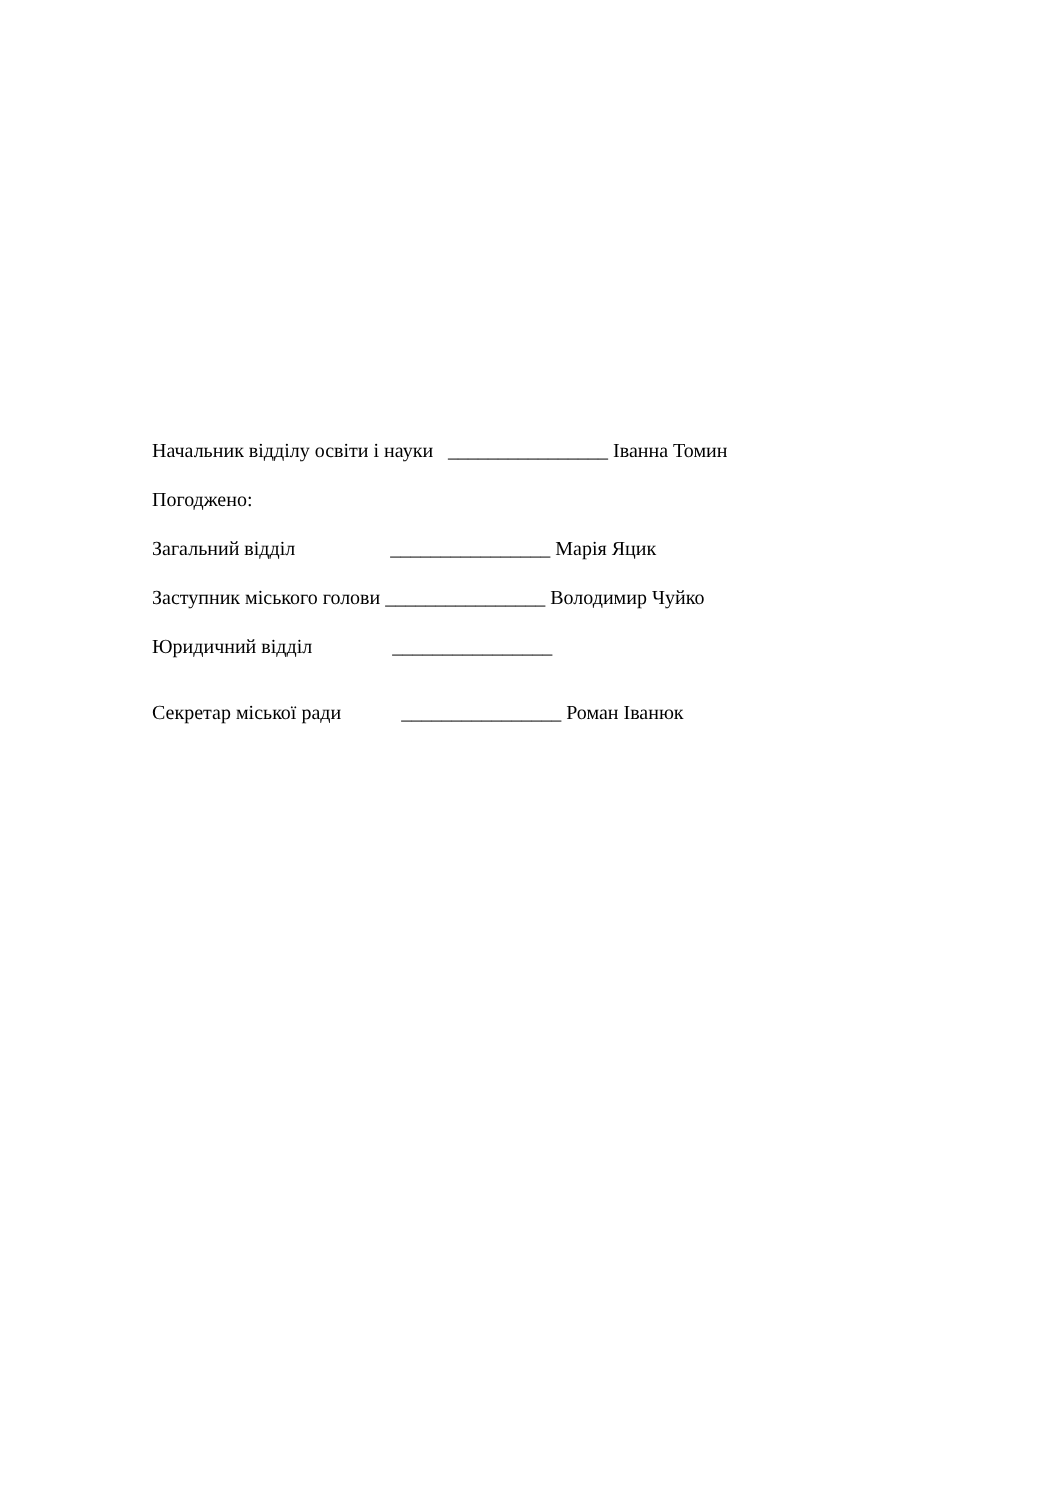Начальник відділу освіти і науки ________________ Іванна Томин
Погоджено:
Загальний відділ ________________ Марія Яцик
Заступник міського голови ________________ Володимир Чуйко
Юридичний відділ ________________
Секретар міської ради ________________ Роман Іванюк